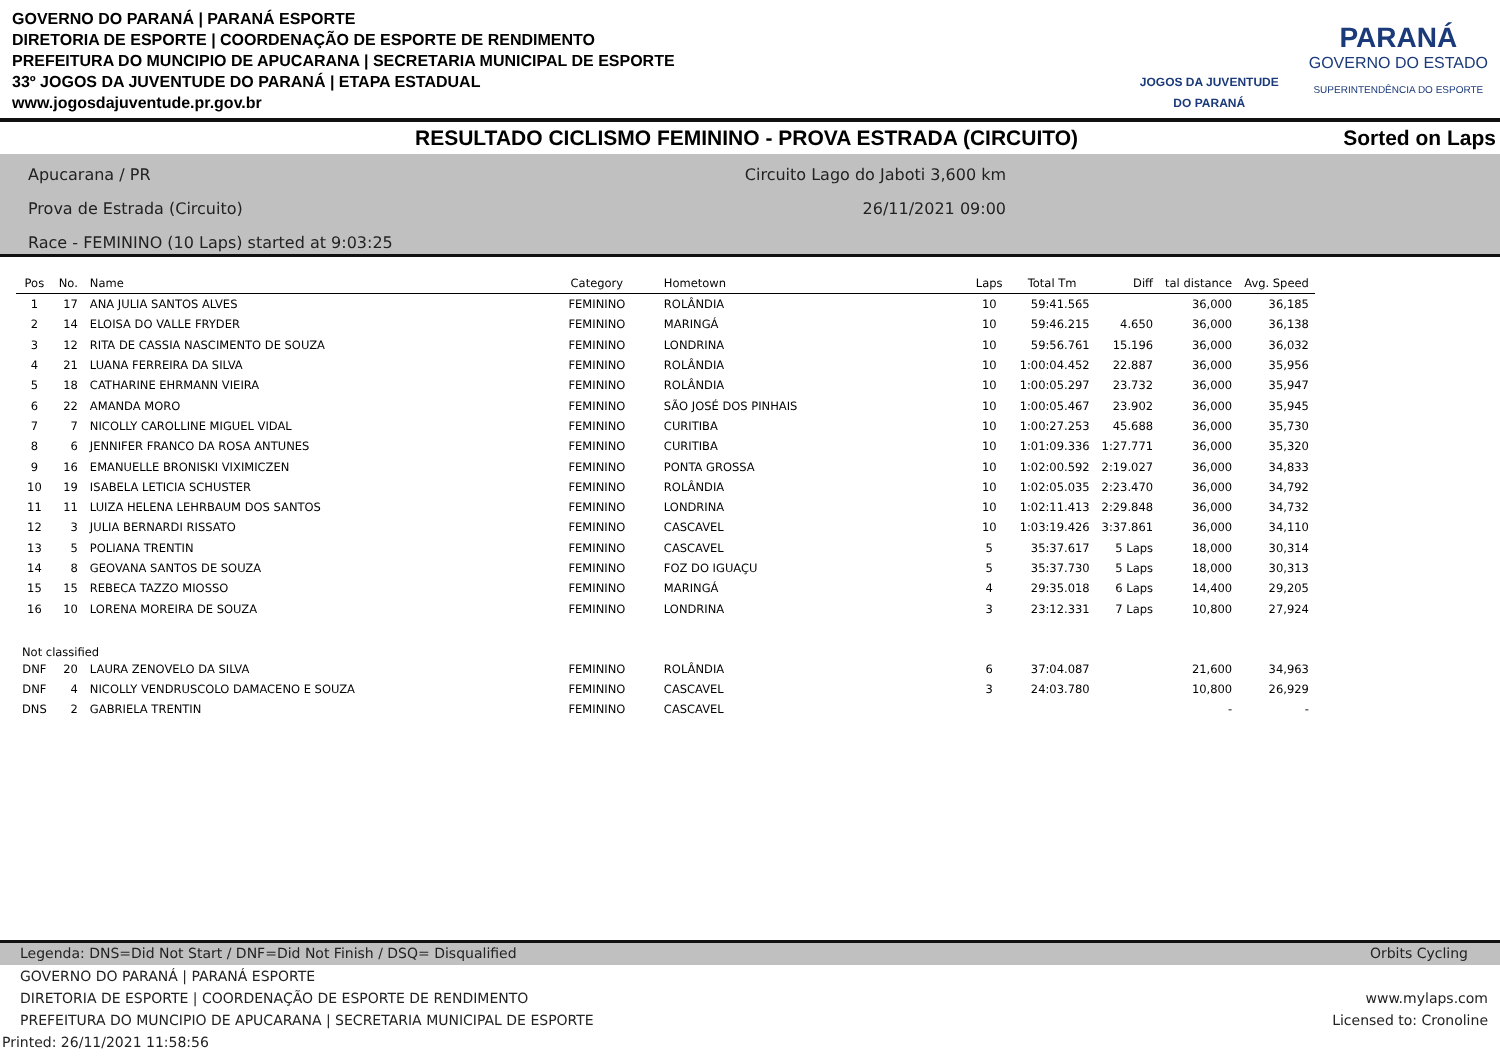GOVERNO DO PARANÁ | PARANÁ ESPORTE
DIRETORIA DE ESPORTE | COORDENAÇÃO DE ESPORTE DE RENDIMENTO
PREFEITURA DO MUNCIPIO DE APUCARANA | SECRETARIA MUNICIPAL DE ESPORTE
33º JOGOS DA JUVENTUDE DO PARANÁ | ETAPA ESTADUAL
www.jogosdajuventude.pr.gov.br
JOGOS DA JUVENTUDE
DO PARANÁ
PARANÁ
GOVERNO DO ESTADO
SUPERINTENDÊNCIA DO ESPORTE
RESULTADO CICLISMO FEMININO - PROVA ESTRADA (CIRCUITO) Sorted on Laps
Apucarana / PR
Prova de Estrada (Circuito)
Race - FEMININO (10 Laps) started at 9:03:25
Circuito Lago do Jaboti 3,600 km
26/11/2021 09:00
| Pos | No. | Name | Category | Hometown | Laps | Total Tm | Diff | tal distance | Avg. Speed |
| --- | --- | --- | --- | --- | --- | --- | --- | --- | --- |
| 1 | 17 | ANA JULIA SANTOS ALVES | FEMININO | ROLÂNDIA | 10 | 59:41.565 | | 36,000 | 36,185 |
| 2 | 14 | ELOISA DO VALLE FRYDER | FEMININO | MARINGÁ | 10 | 59:46.215 | 4.650 | 36,000 | 36,138 |
| 3 | 12 | RITA DE CASSIA NASCIMENTO DE SOUZA | FEMININO | LONDRINA | 10 | 59:56.761 | 15.196 | 36,000 | 36,032 |
| 4 | 21 | LUANA FERREIRA DA SILVA | FEMININO | ROLÂNDIA | 10 | 1:00:04.452 | 22.887 | 36,000 | 35,956 |
| 5 | 18 | CATHARINE EHRMANN VIEIRA | FEMININO | ROLÂNDIA | 10 | 1:00:05.297 | 23.732 | 36,000 | 35,947 |
| 6 | 22 | AMANDA MORO | FEMININO | SÃO JOSÉ DOS PINHAIS | 10 | 1:00:05.467 | 23.902 | 36,000 | 35,945 |
| 7 | 7 | NICOLLY CAROLLINE MIGUEL VIDAL | FEMININO | CURITIBA | 10 | 1:00:27.253 | 45.688 | 36,000 | 35,730 |
| 8 | 6 | JENNIFER FRANCO DA ROSA ANTUNES | FEMININO | CURITIBA | 10 | 1:01:09.336 | 1:27.771 | 36,000 | 35,320 |
| 9 | 16 | EMANUELLE BRONISKI VIXIMICZEN | FEMININO | PONTA GROSSA | 10 | 1:02:00.592 | 2:19.027 | 36,000 | 34,833 |
| 10 | 19 | ISABELA LETICIA SCHUSTER | FEMININO | ROLÂNDIA | 10 | 1:02:05.035 | 2:23.470 | 36,000 | 34,792 |
| 11 | 11 | LUIZA HELENA LEHRBAUM DOS SANTOS | FEMININO | LONDRINA | 10 | 1:02:11.413 | 2:29.848 | 36,000 | 34,732 |
| 12 | 3 | JULIA BERNARDI RISSATO | FEMININO | CASCAVEL | 10 | 1:03:19.426 | 3:37.861 | 36,000 | 34,110 |
| 13 | 5 | POLIANA TRENTIN | FEMININO | CASCAVEL | 5 | 35:37.617 | 5 Laps | 18,000 | 30,314 |
| 14 | 8 | GEOVANA SANTOS DE SOUZA | FEMININO | FOZ DO IGUAÇU | 5 | 35:37.730 | 5 Laps | 18,000 | 30,313 |
| 15 | 15 | REBECA TAZZO MIOSSO | FEMININO | MARINGÁ | 4 | 29:35.018 | 6 Laps | 14,400 | 29,205 |
| 16 | 10 | LORENA MOREIRA DE SOUZA | FEMININO | LONDRINA | 3 | 23:12.331 | 7 Laps | 10,800 | 27,924 |
| Not classified | | | | | | | | | |
| DNF | 20 | LAURA ZENOVELO DA SILVA | FEMININO | ROLÂNDIA | 6 | 37:04.087 | | 21,600 | 34,963 |
| DNF | 4 | NICOLLY VENDRUSCOLO DAMACENO E SOUZA | FEMININO | CASCAVEL | 3 | 24:03.780 | | 10,800 | 26,929 |
| DNS | 2 | GABRIELA TRENTIN | FEMININO | CASCAVEL | | | | - | - |
Legenda: DNS=Did Not Start / DNF=Did Not Finish / DSQ= Disqualified Orbits Cycling
GOVERNO DO PARANÁ | PARANÁ ESPORTE
DIRETORIA DE ESPORTE | COORDENAÇÃO DE ESPORTE DE RENDIMENTO www.mylaps.com
PREFEITURA DO MUNCIPIO DE APUCARANA | SECRETARIA MUNICIPAL DE ESPORTE Licensed to: Cronoline
Printed: 26/11/2021 11:58:56